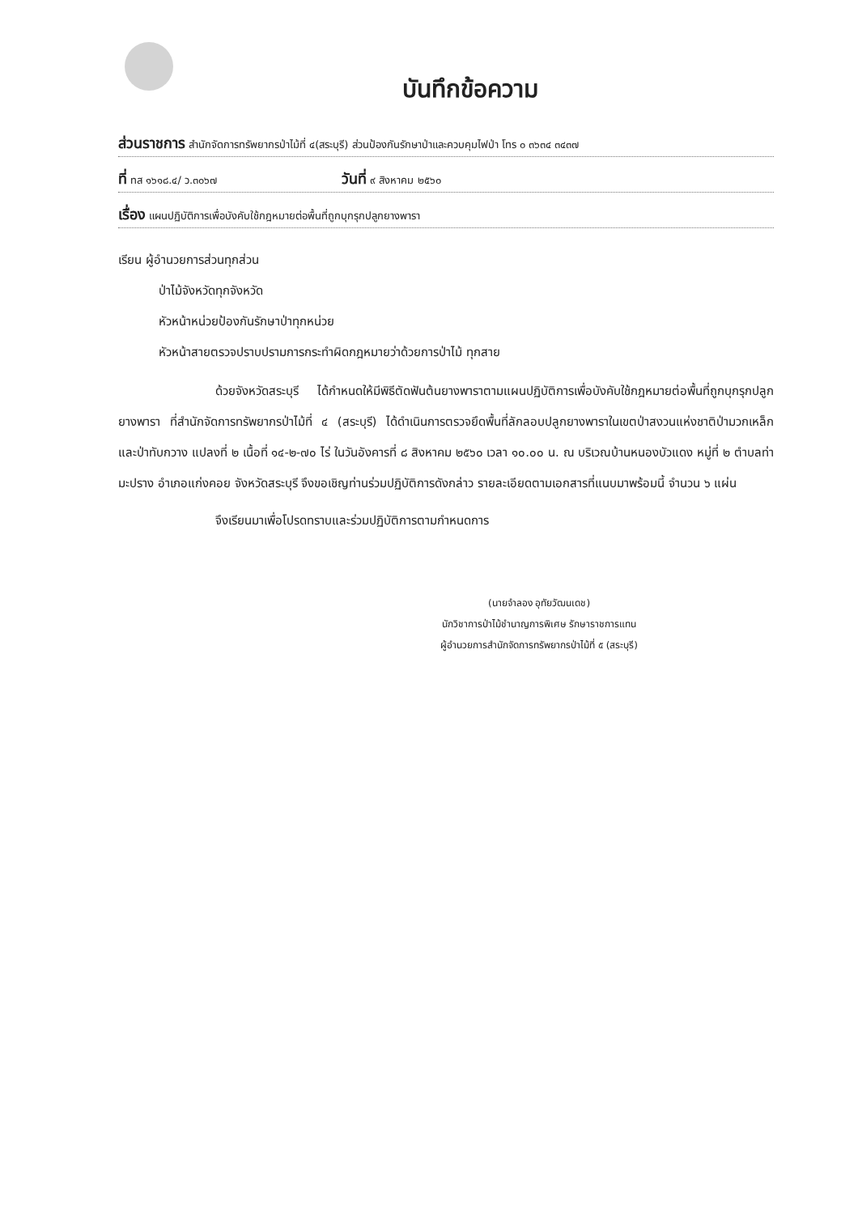บันทึกข้อความ
ส่วนราชการ สำนักจัดการทรัพยากรป่าไม้ที่ ๔(สระบุรี) ส่วนป้องกันรักษาป่าและควบคุมไฟป่า โทร ๐ ๓๖๓๔ ๓๔๓๗
ที่ ทส ๑๖๑๘.๔/ ว.๓๐๖๗ วันที่ ๙ สิงหาคม ๒๕๖๐
เรื่อง แผนปฏิบัติการเพื่อบังคับใช้กฎหมายต่อพื้นที่ถูกบุกรุกปลูกยางพารา
เรียน ผู้อำนวยการส่วนทุกส่วน
ป่าไม้จังหวัดทุกจังหวัด
หัวหน้าหน่วยป้องกันรักษาป่าทุกหน่วย
หัวหน้าสายตรวจปราบปรามการกระทำผิดกฎหมายว่าด้วยการป่าไม้ ทุกสาย
ด้วยจังหวัดสระบุรี ได้กำหนดให้มีพิธีตัดฟันต้นยางพาราตามแผนปฏิบัติการเพื่อบังคับใช้กฎหมายต่อพื้นที่ถูกบุกรุกปลูกยางพารา ที่สำนักจัดการทรัพยากรป่าไม้ที่ ๔ (สระบุรี) ได้ดำเนินการตรวจยึดพื้นที่ลักลอบปลูกยางพาราในเขตป่าสงวนแห่งชาติป่ามวกเหล็ก และป่าทับกวาง แปลงที่ ๒ เนื้อที่ ๑๔-๒-๗๐ ไร่ ในวันอังคารที่ ๘ สิงหาคม ๒๕๖๐ เวลา ๑๐.๐๐ น. ณ บริเวณบ้านหนองบัวแดง หมู่ที่ ๒ ตำบลท่ามะปราง อำเภอแก่งคอย จังหวัดสระบุรี จึงขอเชิญท่านร่วมปฏิบัติการดังกล่าว รายละเอียดตามเอกสารที่แนบมาพร้อมนี้ จำนวน ๖ แผ่น
จึงเรียนมาเพื่อโปรดทราบและร่วมปฏิบัติการตามกำหนดการ
(นายจำลอง อุทัยวัฒนเดช)
นักวิชาการป่าไม้ชำนาญการพิเศษ รักษาราชการแทน
ผู้อำนวยการสำนักจัดการทรัพยากรป่าไม้ที่ ๕ (สระบุรี)